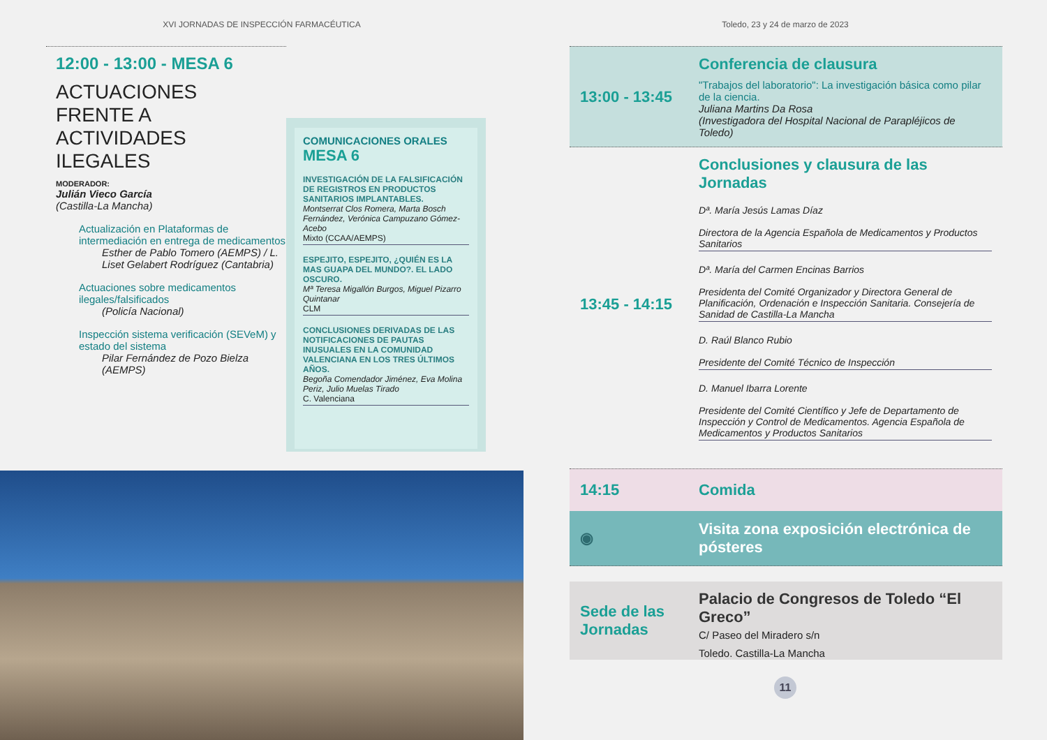XVI JORNADAS DE INSPECCIÓN FARMACÉUTICA
12:00 - 13:00 - MESA 6
ACTUACIONES
FRENTE A
ACTIVIDADES
ILEGALES
MODERADOR:
Julián Vieco García
(Castilla-La Mancha)
Actualización en Plataformas de intermediación en entrega de medicamentos
Esther de Pablo Tomero (AEMPS) / L. Liset Gelabert Rodríguez (Cantabria)
Actuaciones sobre medicamentos ilegales/falsificados
(Policía Nacional)
Inspección sistema verificación (SEVeM) y estado del sistema
Pilar Fernández de Pozo Bielza (AEMPS)
COMUNICACIONES ORALES
MESA 6
INVESTIGACIÓN DE LA FALSIFICACIÓN DE REGISTROS EN PRODUCTOS SANITARIOS IMPLANTABLES.
Montserrat Clos Romera, Marta Bosch Fernández, Verónica Campuzano Gómez-Acebo
Mixto (CCAA/AEMPS)
ESPEJITO, ESPEJITO, ¿QUIÉN ES LA MAS GUAPA DEL MUNDO?. EL LADO OSCURO.
Mª Teresa Migallón Burgos, Miguel Pizarro Quintanar
CLM
CONCLUSIONES DERIVADAS DE LAS NOTIFICACIONES DE PAUTAS INUSUALES EN LA COMUNIDAD VALENCIANA EN LOS TRES ÚLTIMOS AÑOS.
Begoña Comendador Jiménez, Eva Molina Periz, Julio Muelas Tirado
C. Valenciana
Toledo, 23 y 24 de marzo de 2023
13:00 - 13:45
Conferencia de clausura
"Trabajos del laboratorio": La investigación básica como pilar de la ciencia.
Juliana Martins Da Rosa
(Investigadora del Hospital Nacional de Parapléjicos de Toledo)
13:45 - 14:15
Conclusiones y clausura de las Jornadas
Dª. María Jesús Lamas Díaz
Directora de la Agencia Española de Medicamentos y Productos Sanitarios
Dª. María del Carmen Encinas Barrios
Presidenta del Comité Organizador y Directora General de Planificación, Ordenación e Inspección Sanitaria. Consejería de Sanidad de Castilla-La Mancha
D. Raúl Blanco Rubio
Presidente del Comité Técnico de Inspección
D. Manuel Ibarra Lorente
Presidente del Comité Científico y Jefe de Departamento de Inspección y Control de Medicamentos. Agencia Española de Medicamentos y Productos Sanitarios
14:15
Comida
◉
Visita zona exposición electrónica de pósteres
Sede de las Jornadas
Palacio de Congresos de Toledo “El Greco”
C/ Paseo del Miradero s/n
Toledo. Castilla-La Mancha
11